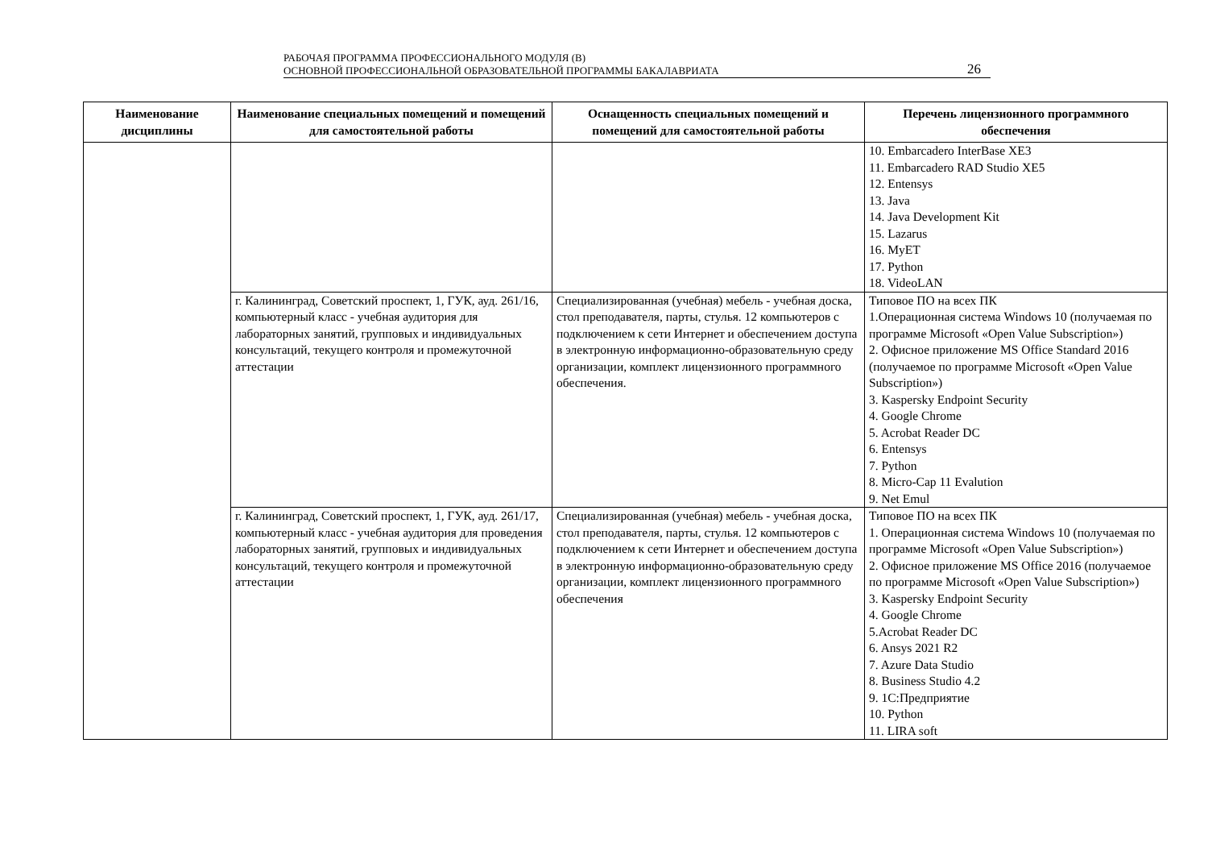РАБОЧАЯ ПРОГРАММА ПРОФЕССИОНАЛЬНОГО МОДУЛЯ (В)
ОСНОВНОЙ ПРОФЕССИОНАЛЬНОЙ ОБРАЗОВАТЕЛЬНОЙ ПРОГРАММЫ БАКАЛАВРИАТА
26
| Наименование дисциплины | Наименование специальных помещений и помещений для самостоятельной работы | Оснащенность специальных помещений и помещений для самостоятельной работы | Перечень лицензионного программного обеспечения |
| --- | --- | --- | --- |
| | | | 10. Embarcadero InterBase XE3 11. Embarcadero RAD Studio XE5 12. Entensys 13. Java 14. Java Development Kit 15. Lazarus 16. MyET 17. Python 18. VideoLAN |
| | г. Калининград, Советский проспект, 1, ГУК, ауд. 261/16, компьютерный класс - учебная аудитория для лабораторных занятий, групповых и индивидуальных консультаций, текущего контроля и промежуточной аттестации | Специализированная (учебная) мебель - учебная доска, стол преподавателя, парты, стулья. 12 компьютеров с подключением к сети Интернет и обеспечением доступа в электронную информационно-образовательную среду организации, комплект лицензионного программного обеспечения. | Типовое ПО на всех ПК 1.Операционная система Windows 10 (получаемая по программе Microsoft «Open Value Subscription») 2. Офисное приложение MS Office Standard 2016 (получаемое по программе Microsoft «Open Value Subscription») 3. Kaspersky Endpoint Security 4. Google Chrome 5. Acrobat Reader DC 6. Entensys 7. Python 8. Micro-Cap 11 Evalution 9. Net Emul |
| | г. Калининград, Советский проспект, 1, ГУК, ауд. 261/17, компьютерный класс - учебная аудитория для проведения лабораторных занятий, групповых и индивидуальных консультаций, текущего контроля и промежуточной аттестации | Специализированная (учебная) мебель - учебная доска, стол преподавателя, парты, стулья. 12 компьютеров с подключением к сети Интернет и обеспечением доступа в электронную информационно-образовательную среду организации, комплект лицензионного программного обеспечения | Типовое ПО на всех ПК 1. Операционная система Windows 10 (получаемая по программе Microsoft «Open Value Subscription») 2. Офисное приложение MS Office 2016 (получаемое по программе Microsoft «Open Value Subscription») 3. Kaspersky Endpoint Security 4. Google Chrome 5.Acrobat Reader DC 6. Ansys 2021 R2 7. Azure Data Studio 8. Business Studio 4.2 9. 1С:Предприятие 10. Python 11. LIRA soft |